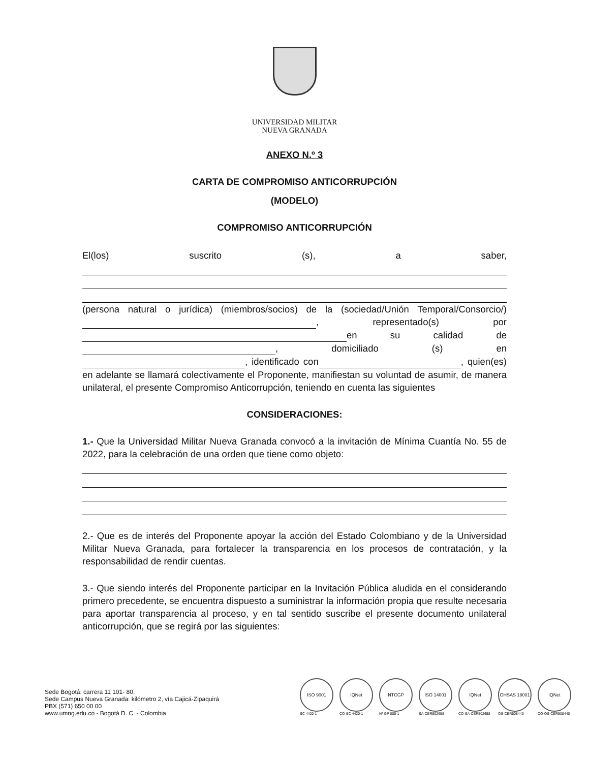UNIVERSIDAD MILITAR
NUEVA GRANADA
ANEXO N.º 3
CARTA DE COMPROMISO ANTICORRUPCIÓN
(MODELO)
COMPROMISO ANTICORRUPCIÓN
El(los) suscrito (s), a saber,
(persona natural o jurídica) (miembros/socios) de la (sociedad/Unión Temporal/Consorcio/) , representado(s) por en su calidad de , domiciliado (s) en , identificado con , quien(es) en adelante se llamará colectivamente el Proponente, manifiestan su voluntad de asumir, de manera unilateral, el presente Compromiso Anticorrupción, teniendo en cuenta las siguientes
CONSIDERACIONES:
1.- Que la Universidad Militar Nueva Granada convocó a la invitación de Mínima Cuantía No. 55 de 2022, para la celebración de una orden que tiene como objeto:
2.- Que es de interés del Proponente apoyar la acción del Estado Colombiano y de la Universidad Militar Nueva Granada, para fortalecer la transparencia en los procesos de contratación, y la responsabilidad de rendir cuentas.
3.- Que siendo interés del Proponente participar en la Invitación Pública aludida en el considerando primero precedente, se encuentra dispuesto a suministrar la información propia que resulte necesaria para aportar transparencia al proceso, y en tal sentido suscribe el presente documento unilateral anticorrupción, que se regirá por las siguientes:
Sede Bogotá: carrera 11 101- 80.
Sede Campus Nueva Granada: kilómetro 2, vía Cajicá-Zipaquirá
PBX (571) 650 00 00
www.umng.edu.co - Bogotá D. C. - Colombia
ISO 9001
SC 4420-1
IQNet
CO-SC 4420-1
NTCGP
Nº GP 005-1
ISO 14001
SA-CER502658
IQNet
CO-SA-CER502658
OHSAS 18001
OS-CER508440
IQNet
CO-OS-CER508440